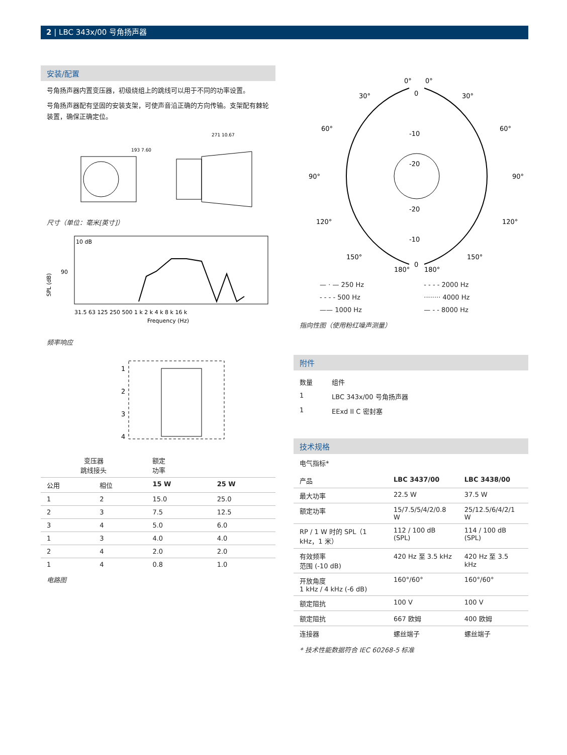2 | LBC 343x/00 号角扬声器
安装/配置
号角扬声器内置变压器，初级绕组上的跳线可以用于不同的功率设置。
号角扬声器配有坚固的安装支架，可使声音沿正确的方向传输。支架配有棘轮装置，确保正确定位。
193 7.60
271 10.67
尺寸（单位：毫米[英寸]）
90
SPL (dB)
10 dB
31.5 63 125 250 500 1 k 2 k 4 k 8 k 16 k
Frequency (Hz)
频率响应
1
2
3
4
| 变压器 跳线接头 | | 额定 功率 | |
| --- | --- | --- | --- |
| 公用 | 相位 | 15 W | 25 W |
| 1 | 2 | 15.0 | 25.0 |
| 2 | 3 | 7.5 | 12.5 |
| 3 | 4 | 5.0 | 6.0 |
| 1 | 3 | 4.0 | 4.0 |
| 2 | 4 | 2.0 | 2.0 |
| 1 | 4 | 0.8 | 1.0 |
电路图
0°
0°
30°
30°
60°
60°
90°
90°
120°
120°
150°
150°
180°
180°
0
-10
-20
-20
-10
0
| — · — 250 Hz | - - - - 2000 Hz |
| - - - - 500 Hz | ········ 4000 Hz |
| —— 1000 Hz | — - - 8000 Hz |
指向性图（使用粉红噪声测量）
附件
| 数量 | 组件 |
| 1 | LBC 343x/00 号角扬声器 |
| 1 | EExd II C 密封塞 |
技术规格
电气指标*
| 产品 | LBC 3437/00 | LBC 3438/00 |
| --- | --- | --- |
| 最大功率 | 22.5 W | 37.5 W |
| 额定功率 | 15/7.5/5/4/2/0.8 W | 25/12.5/6/4/2/1 W |
| RP / 1 W 时的 SPL（1 kHz，1 米） | 112 / 100 dB (SPL) | 114 / 100 dB (SPL) |
| 有效频率 范围 (-10 dB) | 420 Hz 至 3.5 kHz | 420 Hz 至 3.5 kHz |
| 开放角度 1 kHz / 4 kHz (-6 dB) | 160°/60° | 160°/60° |
| 额定阻抗 | 100 V | 100 V |
| 额定阻抗 | 667 欧姆 | 400 欧姆 |
| 连接器 | 螺丝端子 | 螺丝端子 |
* 技术性能数据符合 IEC 60268-5 标准